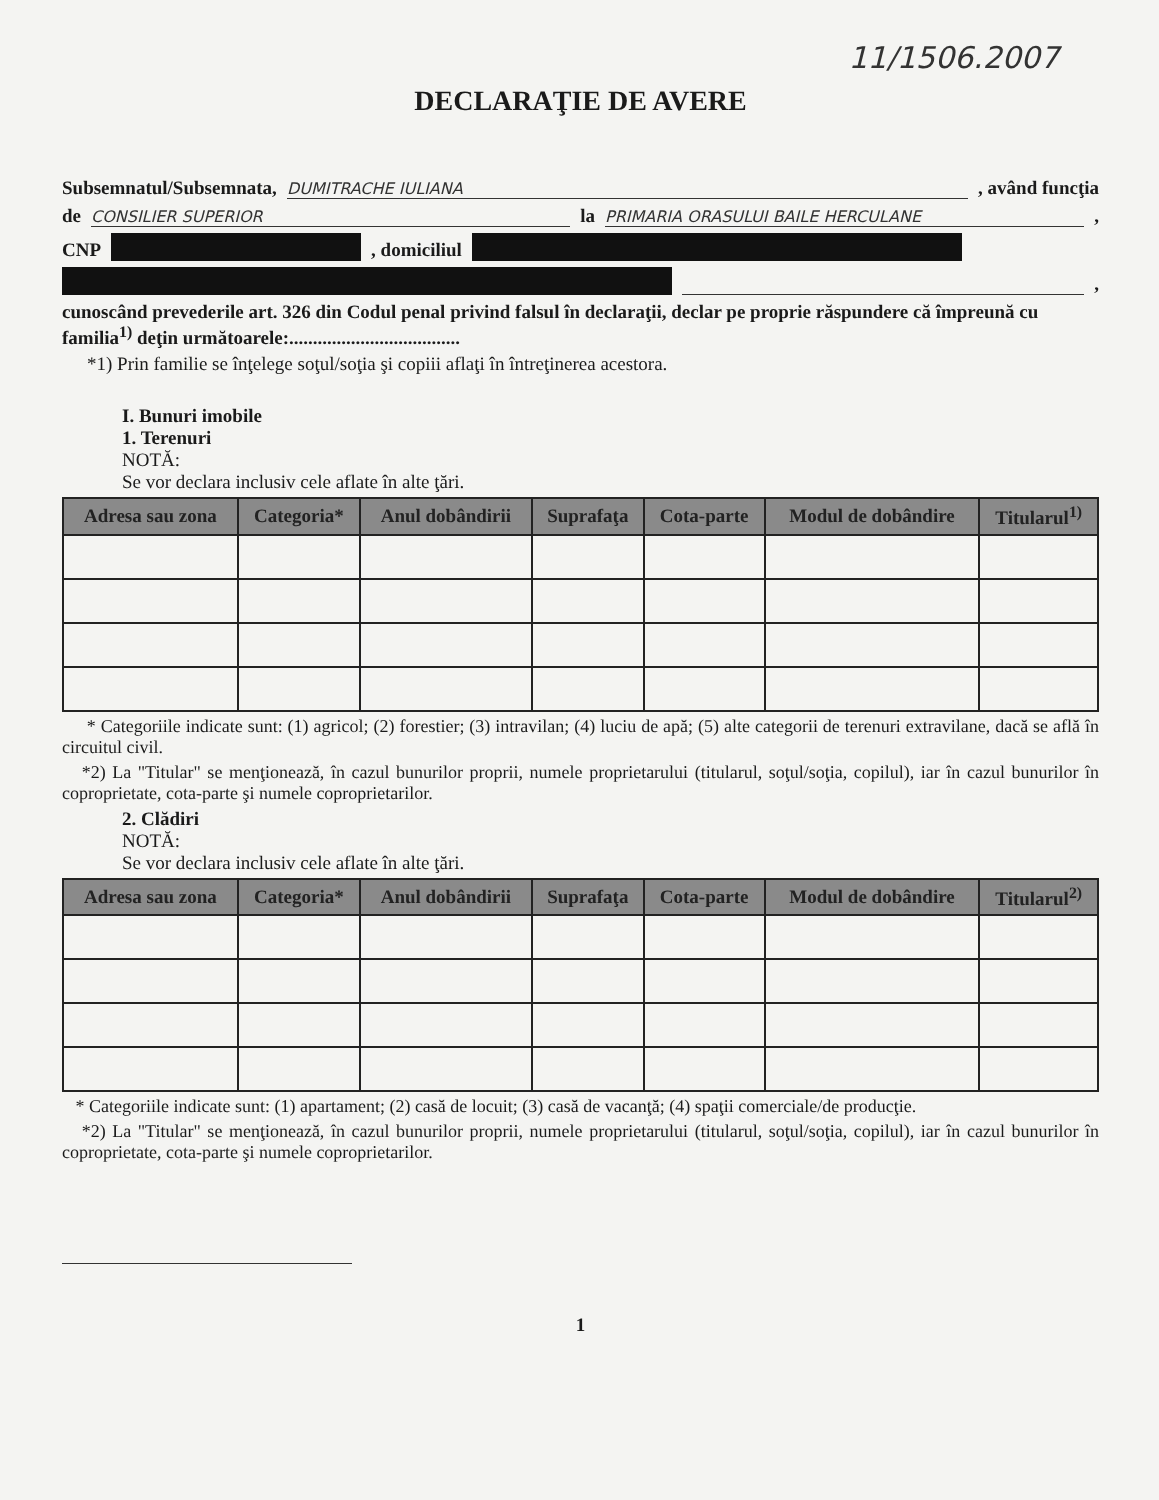11/1506.2007
DECLARAŢIE DE AVERE
Subsemnatul/Subsemnata, DUMITRACHE IULIANA , având funcţia
de CONSILIER SUPERIOR la PRIMARIA ORASULUI BAILE HERCULANE ,
CNP , domiciliul
,
cunoscând prevederile art. 326 din Codul penal privind falsul în declaraţii, declar pe proprie răspundere că împreună cu familia<sup>1)</sup> deţin următoarele:....................................
*1) Prin familie se înţelege soţul/soţia şi copiii aflaţi în întreţinerea acestora.
I. Bunuri imobile
1. Terenuri
NOTĂ:
Se vor declara inclusiv cele aflate în alte ţări.
| Adresa sau zona | Categoria* | Anul dobândirii | Suprafaţa | Cota-parte | Modul de dobândire | Titularul<sup>1)</sup> |
| --- | --- | --- | --- | --- | --- | --- |
* Categoriile indicate sunt: (1) agricol; (2) forestier; (3) intravilan; (4) luciu de apă; (5) alte categorii de terenuri extravilane, dacă se află în circuitul civil.
*2) La "Titular" se menţionează, în cazul bunurilor proprii, numele proprietarului (titularul, soţul/soţia, copilul), iar în cazul bunurilor în coproprietate, cota-parte şi numele coproprietarilor.
2. Clădiri
NOTĂ:
Se vor declara inclusiv cele aflate în alte ţări.
| Adresa sau zona | Categoria* | Anul dobândirii | Suprafaţa | Cota-parte | Modul de dobândire | Titularul<sup>2)</sup> |
| --- | --- | --- | --- | --- | --- | --- |
* Categoriile indicate sunt: (1) apartament; (2) casă de locuit; (3) casă de vacanţă; (4) spaţii comerciale/de producţie.
*2) La "Titular" se menţionează, în cazul bunurilor proprii, numele proprietarului (titularul, soţul/soţia, copilul), iar în cazul bunurilor în coproprietate, cota-parte şi numele coproprietarilor.
1